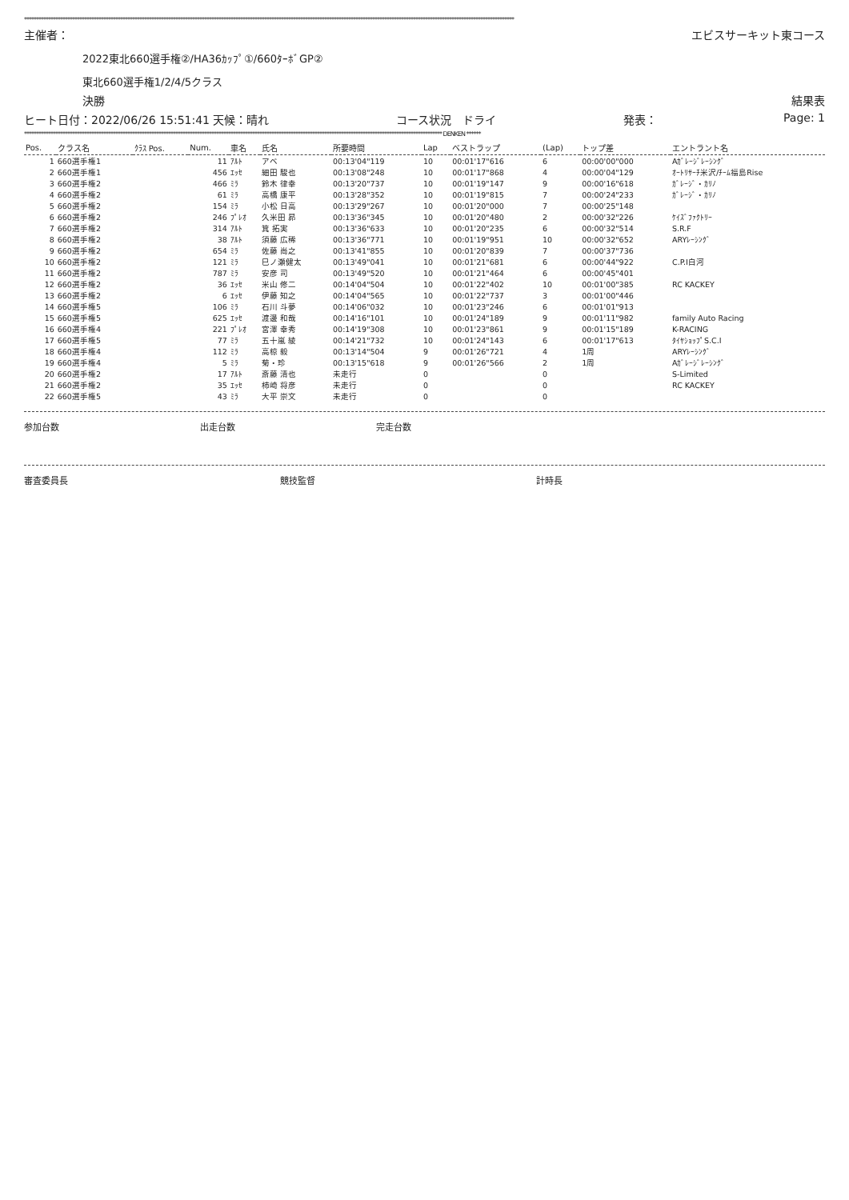************************************************************************************************************************************************************************************************************
主催者： エビスサーキット東コース
2022東北660選手権②/HA36ｶｯﾌﾟ①/660ﾀｰﾎﾞGP②
東北660選手権1/2/4/5クラス
決勝 結果表
ヒート日付：2022/06/26 15:51:41 天候：晴れ コース状況　ドライ 発表： Page: 1
****************************************************************************************************************************************************************************** DENKEN ******
| Pos. | クラス名 | ｸﾗｽ Pos. | Num. | 車名 | 氏名 | 所要時間 | Lap | ベストラップ | (Lap) | トップ差 | エントラント名 |
| --- | --- | --- | --- | --- | --- | --- | --- | --- | --- | --- | --- |
| 1 | 660選手権1 | | 11 | ｱﾙﾄ | アベ | 00:13'04"119 | 10 | 00:01'17"616 | 6 | 00:00'00"000 | Aｶﾞﾚｰｼﾞﾚｰｼﾝｸﾞ |
| 2 | 660選手権1 | | 456 | ｴｯｾ | 細田 駿也 | 00:13'08"248 | 10 | 00:01'17"868 | 4 | 00:00'04"129 | ｵｰﾄﾘｻｰﾁ米沢/ﾁｰﾑ福島Rise |
| 3 | 660選手権2 | | 466 | ﾐﾗ | 鈴木 律幸 | 00:13'20"737 | 10 | 00:01'19"147 | 9 | 00:00'16"618 | ｶﾞﾚｰｼﾞ・ｶﾘﾉ |
| 4 | 660選手権2 | | 61 | ﾐﾗ | 高橋 康平 | 00:13'28"352 | 10 | 00:01'19"815 | 7 | 00:00'24"233 | ｶﾞﾚｰｼﾞ・ｶﾘﾉ |
| 5 | 660選手権2 | | 154 | ﾐﾗ | 小松 日高 | 00:13'29"267 | 10 | 00:01'20"000 | 7 | 00:00'25"148 | |
| 6 | 660選手権2 | | 246 | ﾌﾟﾚｵ | 久米田 昴 | 00:13'36"345 | 10 | 00:01'20"480 | 2 | 00:00'32"226 | ｹｲｽﾞﾌｧｸﾄﾘｰ |
| 7 | 660選手権2 | | 314 | ｱﾙﾄ | 箕 拓実 | 00:13'36"633 | 10 | 00:01'20"235 | 6 | 00:00'32"514 | S.R.F |
| 8 | 660選手権2 | | 38 | ｱﾙﾄ | 須藤 広稀 | 00:13'36"771 | 10 | 00:01'19"951 | 10 | 00:00'32"652 | ARYﾚｰｼﾝｸﾞ |
| 9 | 660選手権2 | | 654 | ﾐﾗ | 佐藤 尚之 | 00:13'41"855 | 10 | 00:01'20"839 | 7 | 00:00'37"736 | |
| 10 | 660選手権2 | | 121 | ﾐﾗ | 巳ノ瀬健太 | 00:13'49"041 | 10 | 00:01'21"681 | 6 | 00:00'44"922 | C.P.I白河 |
| 11 | 660選手権2 | | 787 | ﾐﾗ | 安彦 司 | 00:13'49"520 | 10 | 00:01'21"464 | 6 | 00:00'45"401 | |
| 12 | 660選手権2 | | 36 | ｴｯｾ | 米山 修二 | 00:14'04"504 | 10 | 00:01'22"402 | 10 | 00:01'00"385 | RC KACKEY |
| 13 | 660選手権2 | | 6 | ｴｯｾ | 伊藤 知之 | 00:14'04"565 | 10 | 00:01'22"737 | 3 | 00:01'00"446 | |
| 14 | 660選手権5 | | 106 | ﾐﾗ | 石川 斗夢 | 00:14'06"032 | 10 | 00:01'23"246 | 6 | 00:01'01"913 | |
| 15 | 660選手権5 | | 625 | ｴｯｾ | 渡邊 和哉 | 00:14'16"101 | 10 | 00:01'24"189 | 9 | 00:01'11"982 | family Auto Racing |
| 16 | 660選手権4 | | 221 | ﾌﾟﾚｵ | 宮澤 幸秀 | 00:14'19"308 | 10 | 00:01'23"861 | 9 | 00:01'15"189 | K-RACING |
| 17 | 660選手権5 | | 77 | ﾐﾗ | 五十嵐 綾 | 00:14'21"732 | 10 | 00:01'24"143 | 6 | 00:01'17"613 | ﾀｲﾔｼｮｯﾌﾟS.C.I |
| 18 | 660選手権4 | | 112 | ﾐﾗ | 高椋 毅 | 00:13'14"504 | 9 | 00:01'26"721 | 4 | 1周 | ARYﾚｰｼﾝｸﾞ |
| 19 | 660選手権4 | | 5 | ﾐﾗ | 菊・珍 | 00:13'15"618 | 9 | 00:01'26"566 | 2 | 1周 | Aｶﾞﾚｰｼﾞﾚｰｼﾝｸﾞ |
| 20 | 660選手権2 | | 17 | ｱﾙﾄ | 斎藤 清也 | 未走行 | 0 | | 0 | | S-Limited |
| 21 | 660選手権2 | | 35 | ｴｯｾ | 柿崎 将彦 | 未走行 | 0 | | 0 | | RC KACKEY |
| 22 | 660選手権5 | | 43 | ﾐﾗ | 大平 崇文 | 未走行 | 0 | | 0 | | |
参加台数 出走台数 完走台数
審査委員長 競技監督 計時長